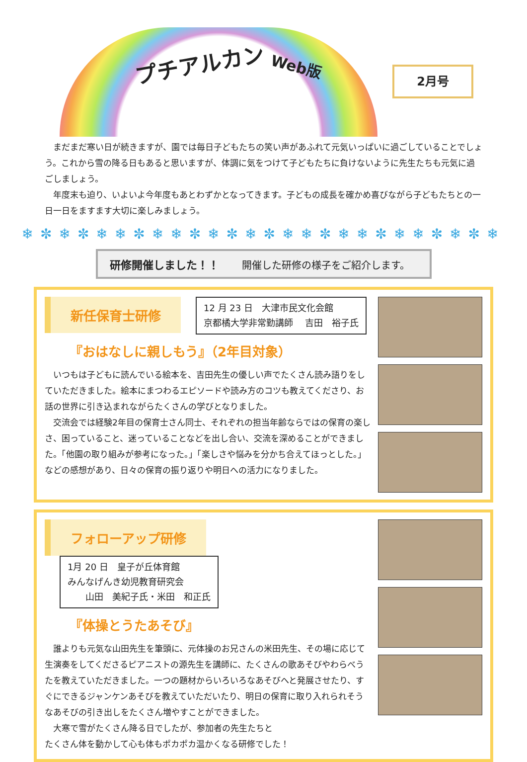プチアルカン Web版 2月号
　まだまだ寒い日が続きますが、園では毎日子どもたちの笑い声があふれて元気いっぱいに過ごしていることでしょう。これから雪の降る日もあると思いますが、体調に気をつけて子どもたちに負けないように先生たちも元気に過ごしましょう。
　年度末も迫り、いよいよ今年度もあとわずかとなってきます。子どもの成長を確かめ喜びながら子どもたちとの一日一日をますます大切に楽しみましょう。
❄✼❄✼❄❄✼❄❄✼❄✼❄✼❄❄✼❄❄✼❄❄✼❄✼❄
研修開催しました！！ 開催した研修の様子をご紹介します。
新任保育士研修 12 月 23 日　大津市民文化会館
京都橘大学非常勤講師　 吉田　裕子氏
『おはなしに親しもう』（2年目対象）
　いつもは子どもに読んでいる絵本を、吉田先生の優しい声でたくさん読み語りをしていただきました。絵本にまつわるエピソードや読み方のコツも教えてくださり、お話の世界に引き込まれながらたくさんの学びとなりました。
　交流会では経験2年目の保育士さん同士、それぞれの担当年齢ならではの保育の楽しさ、困っていること、迷っていることなどを出し合い、交流を深めることができました。「他園の取り組みが参考になった。」「楽しさや悩みを分かち合えてほっとした。」などの感想があり、日々の保育の振り返りや明日への活力になりました。
フォローアップ研修 1月 20 日　皇子が丘体育館
みんなげんき幼児教育研究会
　　山田　美紀子氏・米田　和正氏
『体操とうたあそび』
　誰よりも元気な山田先生を筆頭に、元体操のお兄さんの米田先生、その場に応じて生演奏をしてくださるピアニストの源先生を講師に、たくさんの歌あそびやわらべうたを教えていただきました。一つの題材からいろいろなあそびへと発展させたり、すぐにできるジャンケンあそびを教えていただいたり、明日の保育に取り入れられそうなあそびの引き出しをたくさん増やすことができました。
　大寒で雪がたくさん降る日でしたが、参加者の先生たちと
たくさん体を動かして心も体もポカポカ温かくなる研修でした！